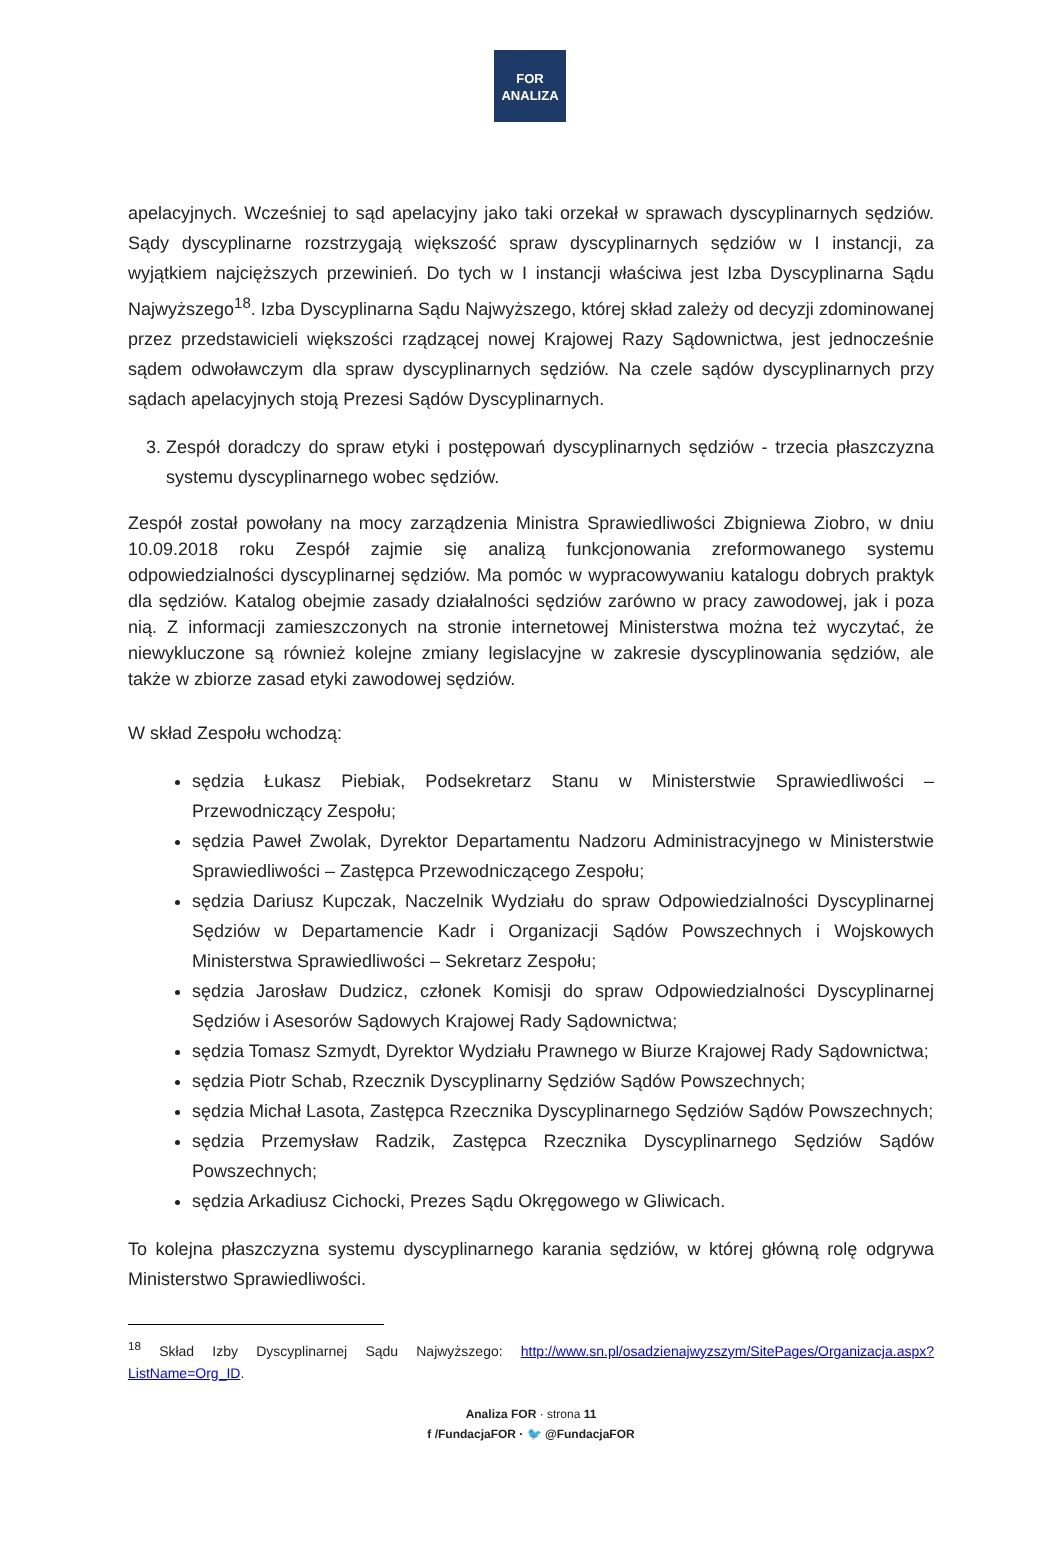FOR
ANALIZA
apelacyjnych. Wcześniej to sąd apelacyjny jako taki orzekał w sprawach dyscyplinarnych sędziów. Sądy dyscyplinarne rozstrzygają większość spraw dyscyplinarnych sędziów w I instancji, za wyjątkiem najcięższych przewinień. Do tych w I instancji właściwa jest Izba Dyscyplinarna Sądu Najwyższego<sup>18</sup>. Izba Dyscyplinarna Sądu Najwyższego, której skład zależy od decyzji zdominowanej przez przedstawicieli większości rządzącej nowej Krajowej Razy Sądownictwa, jest jednocześnie sądem odwoławczym dla spraw dyscyplinarnych sędziów. Na czele sądów dyscyplinarnych przy sądach apelacyjnych stoją Prezesi Sądów Dyscyplinarnych.
3. Zespół doradczy do spraw etyki i postępowań dyscyplinarnych sędziów - trzecia płaszczyzna systemu dyscyplinarnego wobec sędziów.
Zespół został powołany na mocy zarządzenia Ministra Sprawiedliwości Zbigniewa Ziobro, w dniu 10.09.2018 roku Zespół zajmie się analizą funkcjonowania zreformowanego systemu odpowiedzialności dyscyplinarnej sędziów. Ma pomóc w wypracowywaniu katalogu dobrych praktyk dla sędziów. Katalog obejmie zasady działalności sędziów zarówno w pracy zawodowej, jak i poza nią. Z informacji zamieszczonych na stronie internetowej Ministerstwa można też wyczytać, że niewykluczone są również kolejne zmiany legislacyjne w zakresie dyscyplinowania sędziów, ale także w zbiorze zasad etyki zawodowej sędziów.
W skład Zespołu wchodzą:
sędzia Łukasz Piebiak, Podsekretarz Stanu w Ministerstwie Sprawiedliwości – Przewodniczący Zespołu;
sędzia Paweł Zwolak, Dyrektor Departamentu Nadzoru Administracyjnego w Ministerstwie Sprawiedliwości – Zastępca Przewodniczącego Zespołu;
sędzia Dariusz Kupczak, Naczelnik Wydziału do spraw Odpowiedzialności Dyscyplinarnej Sędziów w Departamencie Kadr i Organizacji Sądów Powszechnych i Wojskowych Ministerstwa Sprawiedliwości – Sekretarz Zespołu;
sędzia Jarosław Dudzicz, członek Komisji do spraw Odpowiedzialności Dyscyplinarnej Sędziów i Asesorów Sądowych Krajowej Rady Sądownictwa;
sędzia Tomasz Szmydt, Dyrektor Wydziału Prawnego w Biurze Krajowej Rady Sądownictwa;
sędzia Piotr Schab, Rzecznik Dyscyplinarny Sędziów Sądów Powszechnych;
sędzia Michał Lasota, Zastępca Rzecznika Dyscyplinarnego Sędziów Sądów Powszechnych;
sędzia Przemysław Radzik, Zastępca Rzecznika Dyscyplinarnego Sędziów Sądów Powszechnych;
sędzia Arkadiusz Cichocki, Prezes Sądu Okręgowego w Gliwicach.
To kolejna płaszczyzna systemu dyscyplinarnego karania sędziów, w której główną rolę odgrywa Ministerstwo Sprawiedliwości.
<sup>18</sup> Skład Izby Dyscyplinarnej Sądu Najwyższego: http://www.sn.pl/osadzienajwyzszym/SitePages/Organizacja.aspx?ListName=Org_ID.
Analiza FOR · strona 11
f /FundacjaFOR · 🐦 @FundacjaFOR